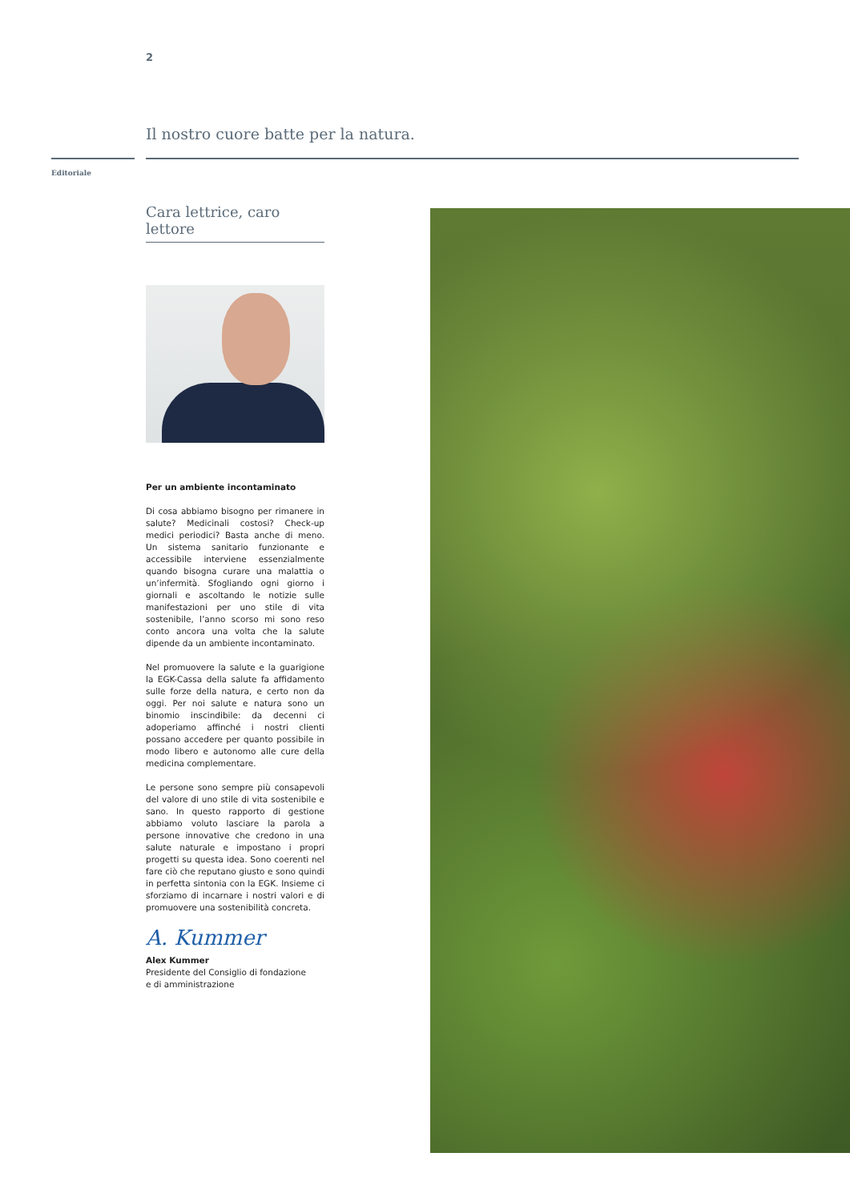2
Il nostro cuore batte per la natura.
Editoriale
Cara lettrice, caro lettore
Per un ambiente incontaminato
Di cosa abbiamo bisogno per rimanere in salute? Medicinali costosi? Check-up medici periodici? Basta anche di meno. Un sistema sanitario funzionante e accessibile interviene essenzialmente quando bisogna curare una malattia o un’infermità. Sfogliando ogni giorno i giornali e ascoltando le notizie sulle manifestazioni per uno stile di vita sostenibile, l’anno scorso mi sono reso conto ancora una volta che la salute dipende da un ambiente incontaminato.
Nel promuovere la salute e la guarigione la EGK-Cassa della salute fa affidamento sulle forze della natura, e certo non da oggi. Per noi salute e natura sono un binomio inscindibile: da decenni ci adoperiamo affinché i nostri clienti possano accedere per quanto possibile in modo libero e autonomo alle cure della medicina complementare.
Le persone sono sempre più consapevoli del valore di uno stile di vita sostenibile e sano. In questo rapporto di gestione abbiamo voluto lasciare la parola a persone innovative che credono in una salute naturale e impostano i propri progetti su questa idea. Sono coerenti nel fare ciò che reputano giusto e sono quindi in perfetta sintonia con la EGK. Insieme ci sforziamo di incarnare i nostri valori e di promuovere una sostenibilità concreta.
A. Kummer
Alex Kummer
Presidente del Consiglio di fondazione
e di amministrazione